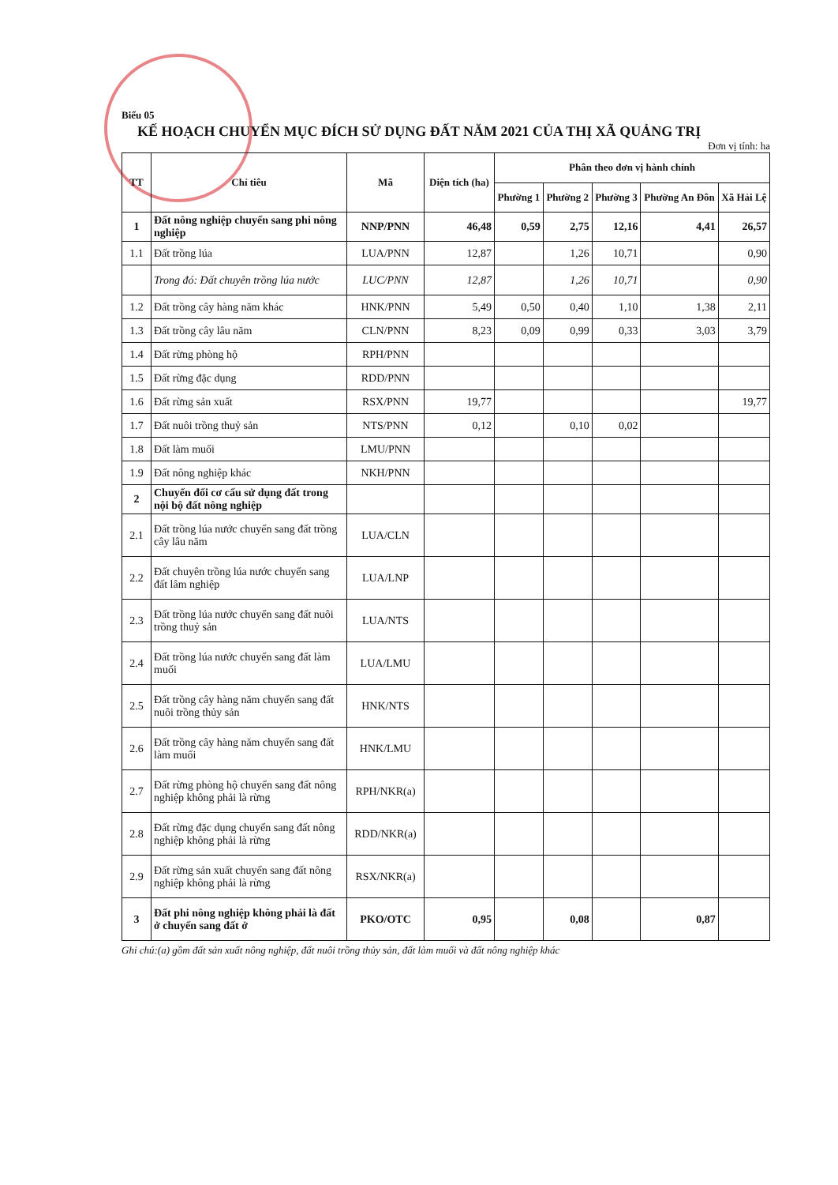Biểu 05
KẾ HOẠCH CHUYỂN MỤC ĐÍCH SỬ DỤNG ĐẤT NĂM 2021 CỦA THỊ XÃ QUẢNG TRỊ
Đơn vị tính: ha
| TT | Chỉ tiêu | Mã | Diện tích (ha) | Phân theo đơn vị hành chính | | | | |
| --- | --- | --- | --- | --- | --- | --- | --- | --- |
| | | | | Phường 1 | Phường 2 | Phường 3 | Phường An Đôn | Xã Hải Lệ |
| 1 | Đất nông nghiệp chuyển sang phi nông nghiệp | NNP/PNN | 46,48 | 0,59 | 2,75 | 12,16 | 4,41 | 26,57 |
| 1.1 | Đất trồng lúa | LUA/PNN | 12,87 | | 1,26 | 10,71 | | 0,90 |
| | Trong đó: Đất chuyên trồng lúa nước | LUC/PNN | 12,87 | | 1,26 | 10,71 | | 0,90 |
| 1.2 | Đất trồng cây hàng năm khác | HNK/PNN | 5,49 | 0,50 | 0,40 | 1,10 | 1,38 | 2,11 |
| 1.3 | Đất trồng cây lâu năm | CLN/PNN | 8,23 | 0,09 | 0,99 | 0,33 | 3,03 | 3,79 |
| 1.4 | Đất rừng phòng hộ | RPH/PNN | | | | | | |
| 1.5 | Đất rừng đặc dụng | RDD/PNN | | | | | | |
| 1.6 | Đất rừng sản xuất | RSX/PNN | 19,77 | | | | | 19,77 |
| 1.7 | Đất nuôi trồng thuỷ sản | NTS/PNN | 0,12 | | 0,10 | 0,02 | | |
| 1.8 | Đất làm muối | LMU/PNN | | | | | | |
| 1.9 | Đất nông nghiệp khác | NKH/PNN | | | | | | |
| 2 | Chuyển đổi cơ cấu sử dụng đất trong nội bộ đất nông nghiệp | | | | | | | |
| 2.1 | Đất trồng lúa nước chuyển sang đất trồng cây lâu năm | LUA/CLN | | | | | | |
| 2.2 | Đất chuyên trồng lúa nước chuyển sang đất lâm nghiệp | LUA/LNP | | | | | | |
| 2.3 | Đất trồng lúa nước chuyển sang đất nuôi trồng thuỷ sản | LUA/NTS | | | | | | |
| 2.4 | Đất trồng lúa nước chuyển sang đất làm muối | LUA/LMU | | | | | | |
| 2.5 | Đất trồng cây hàng năm chuyển sang đất nuôi trồng thủy sản | HNK/NTS | | | | | | |
| 2.6 | Đất trồng cây hàng năm chuyển sang đất làm muối | HNK/LMU | | | | | | |
| 2.7 | Đất rừng phòng hộ chuyển sang đất nông nghiệp không phải là rừng | RPH/NKR(a) | | | | | | |
| 2.8 | Đất rừng đặc dụng chuyển sang đất nông nghiệp không phải là rừng | RDD/NKR(a) | | | | | | |
| 2.9 | Đất rừng sản xuất chuyển sang đất nông nghiệp không phải là rừng | RSX/NKR(a) | | | | | | |
| 3 | Đất phi nông nghiệp không phải là đất ở chuyển sang đất ở | PKO/OTC | 0,95 | | 0,08 | | 0,87 | |
Ghi chú:(a) gồm đất sản xuất nông nghiệp, đất nuôi trồng thủy sản, đất làm muối và đất nông nghiệp khác